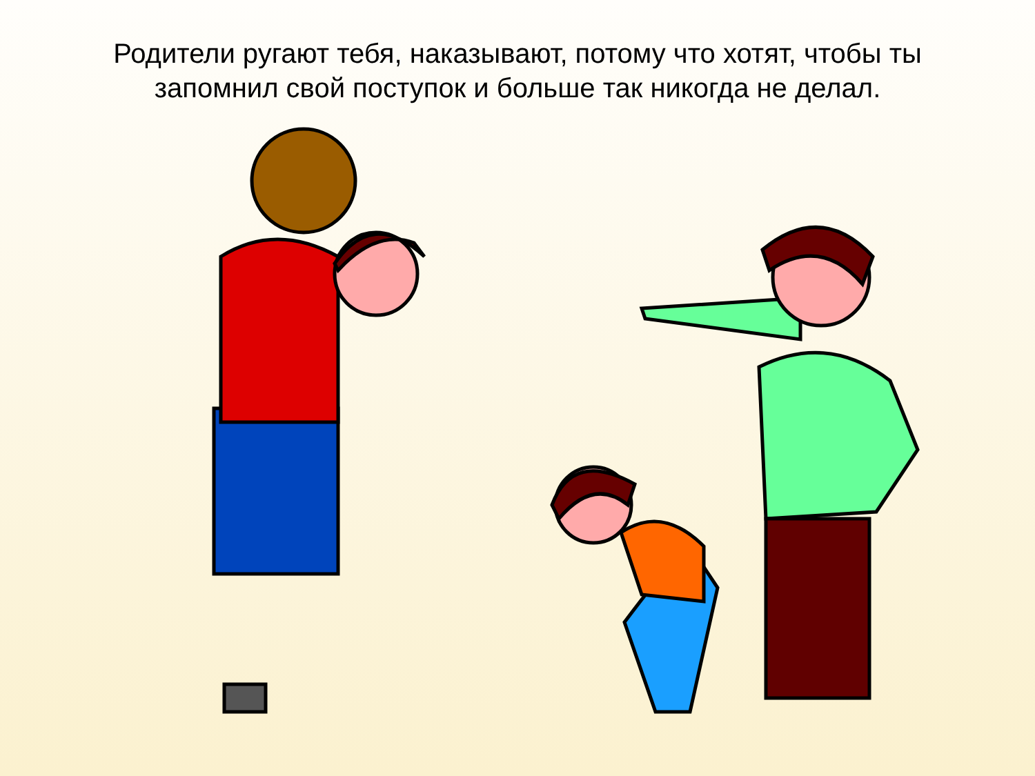Родители ругают тебя, наказывают, потому что хотят, чтобы ты запомнил свой поступок и больше так никогда не делал.